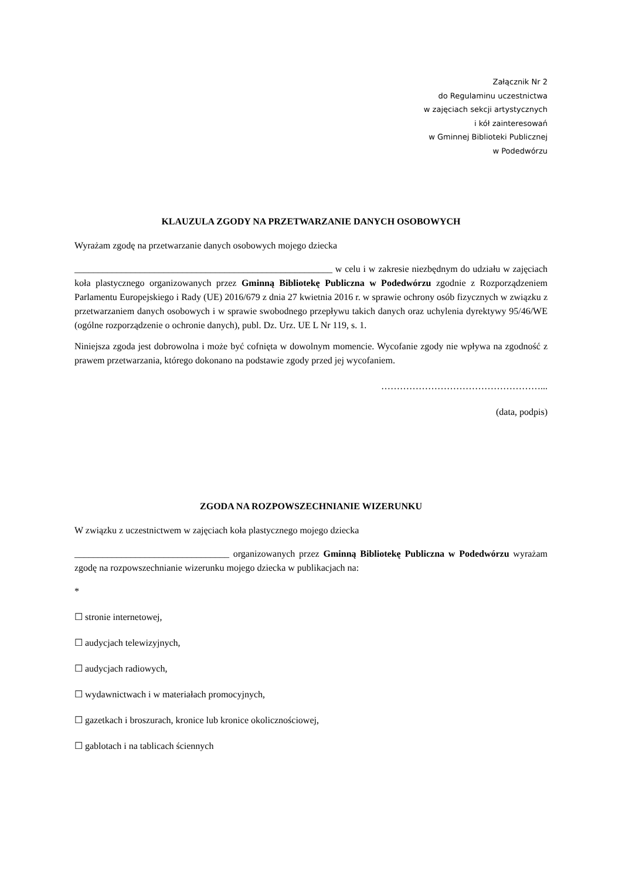Załącznik Nr 2
do Regulaminu uczestnictwa
w zajęciach sekcji artystycznych
i kół zainteresowań
w Gminnej Biblioteki Publicznej
w Podedwórzu
KLAUZULA ZGODY NA PRZETWARZANIE DANYCH OSOBOWYCH
Wyrażam zgodę na przetwarzanie danych osobowych mojego dziecka
_______________________________________________________ w celu i w zakresie niezbędnym do udziału w zajęciach koła plastycznego organizowanych przez Gminną Bibliotekę Publiczna w Podedwórzu zgodnie z Rozporządzeniem Parlamentu Europejskiego i Rady (UE) 2016/679 z dnia 27 kwietnia 2016 r. w sprawie ochrony osób fizycznych w związku z przetwarzaniem danych osobowych i w sprawie swobodnego przepływu takich danych oraz uchylenia dyrektywy 95/46/WE (ogólne rozporządzenie o ochronie danych), publ. Dz. Urz. UE L Nr 119, s. 1.
Niniejsza zgoda jest dobrowolna i może być cofnięta w dowolnym momencie. Wycofanie zgody nie wpływa na zgodność z prawem przetwarzania, którego dokonano na podstawie zgody przed jej wycofaniem.
……………………………………………...
(data, podpis)
ZGODA NA ROZPOWSZECHNIANIE WIZERUNKU
W związku z uczestnictwem w zajęciach koła plastycznego mojego dziecka
_________________________________ organizowanych przez Gminną Bibliotekę Publiczna w Podedwórzu wyrażam zgodę na rozpowszechnianie wizerunku mojego dziecka w publikacjach na:
*
☐ stronie internetowej,
☐ audycjach telewizyjnych,
☐ audycjach radiowych,
☐ wydawnictwach i w materiałach promocyjnych,
☐ gazetkach i broszurach, kronice lub kronice okolicznościowej,
☐ gablotach i na tablicach ściennych